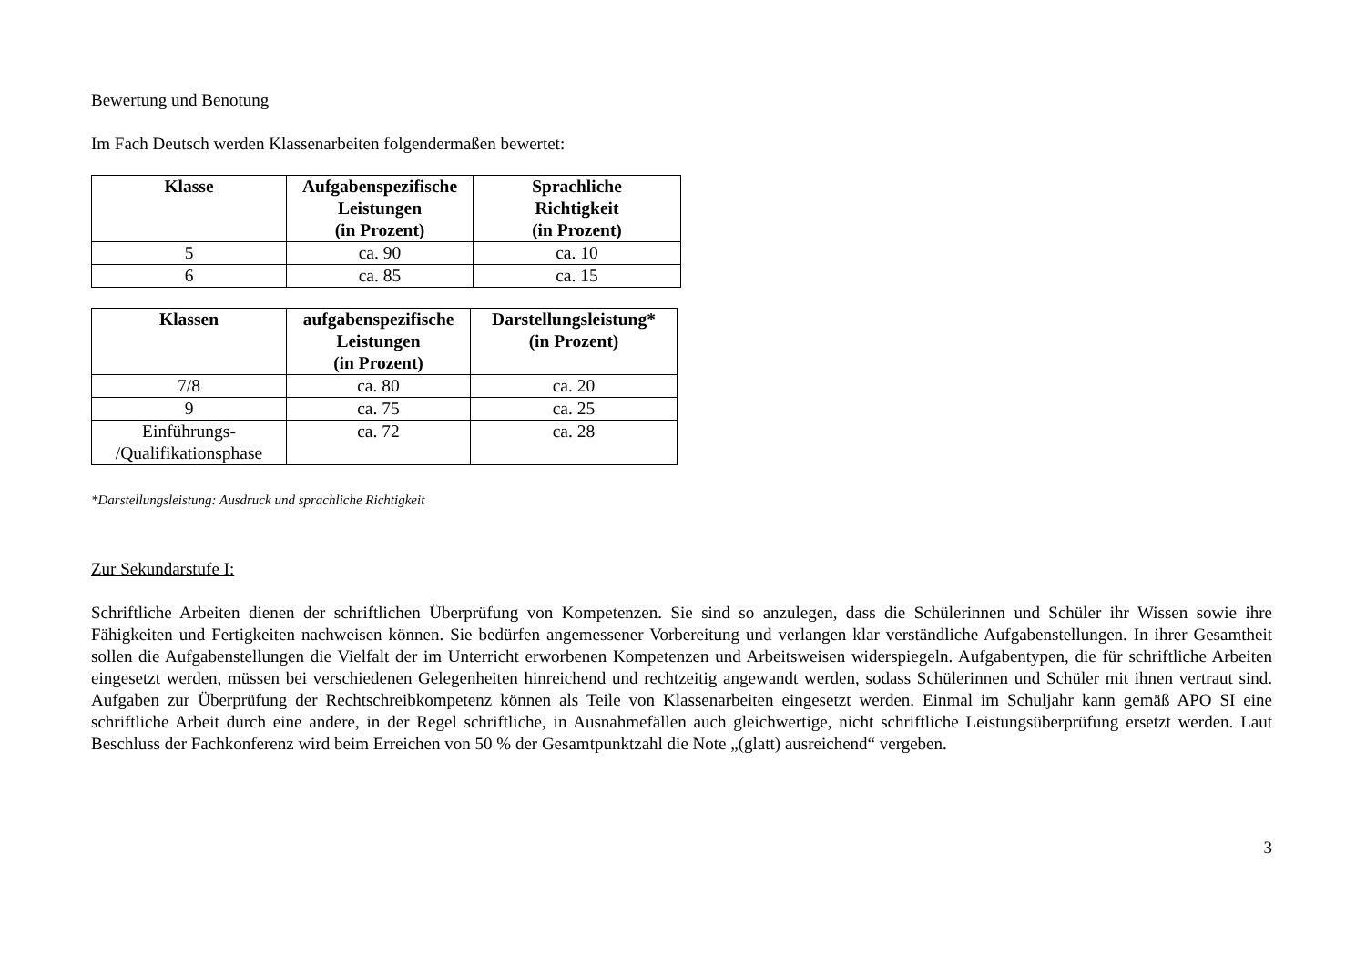Bewertung und Benotung
Im Fach Deutsch werden Klassenarbeiten folgendermaßen bewertet:
| Klasse | Aufgabenspezifische Leistungen (in Prozent) | Sprachliche Richtigkeit (in Prozent) |
| --- | --- | --- |
| 5 | ca. 90 | ca. 10 |
| 6 | ca. 85 | ca. 15 |
| Klassen | aufgabenspezifische Leistungen (in Prozent) | Darstellungsleistung* (in Prozent) |
| --- | --- | --- |
| 7/8 | ca. 80 | ca. 20 |
| 9 | ca. 75 | ca. 25 |
| Einführungs- /Qualifikationsphase | ca. 72 | ca. 28 |
*Darstellungsleistung: Ausdruck und sprachliche Richtigkeit
Zur Sekundarstufe I:
Schriftliche Arbeiten dienen der schriftlichen Überprüfung von Kompetenzen. Sie sind so anzulegen, dass die Schülerinnen und Schüler ihr Wissen sowie ihre Fähigkeiten und Fertigkeiten nachweisen können. Sie bedürfen angemessener Vorbereitung und verlangen klar verständliche Aufgabenstellungen. In ihrer Gesamtheit sollen die Aufgabenstellungen die Vielfalt der im Unterricht erworbenen Kompetenzen und Arbeitsweisen widerspiegeln. Aufgabentypen, die für schriftliche Arbeiten eingesetzt werden, müssen bei verschiedenen Gelegenheiten hinreichend und rechtzeitig angewandt werden, sodass Schülerinnen und Schüler mit ihnen vertraut sind. Aufgaben zur Überprüfung der Rechtschreibkompetenz können als Teile von Klassenarbeiten eingesetzt werden. Einmal im Schuljahr kann gemäß APO SI eine schriftliche Arbeit durch eine andere, in der Regel schriftliche, in Ausnahmefällen auch gleichwertige, nicht schriftliche Leistungsüberprüfung ersetzt werden. Laut Beschluss der Fachkonferenz wird beim Erreichen von 50 % der Gesamtpunktzahl die Note „(glatt) ausreichend“ vergeben.
3